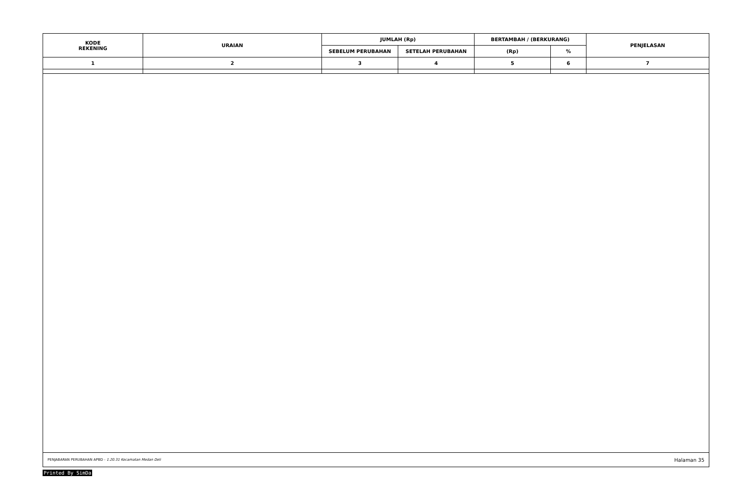| KODE REKENING | URAIAN | JUMLAH (Rp) | | BERTAMBAH / (BERKURANG) | | PENJELASAN |
| --- | --- | --- | --- | --- | --- | --- |
| | | SEBELUM PERUBAHAN | SETELAH PERUBAHAN | (Rp) | % | |
| 1 | 2 | 3 | 4 | 5 | 6 | 7 |
PENJABARAN PERUBAHAN APBD - 1.20.31 Kecamatan Medan Deli Halaman 35
Printed By SimDa